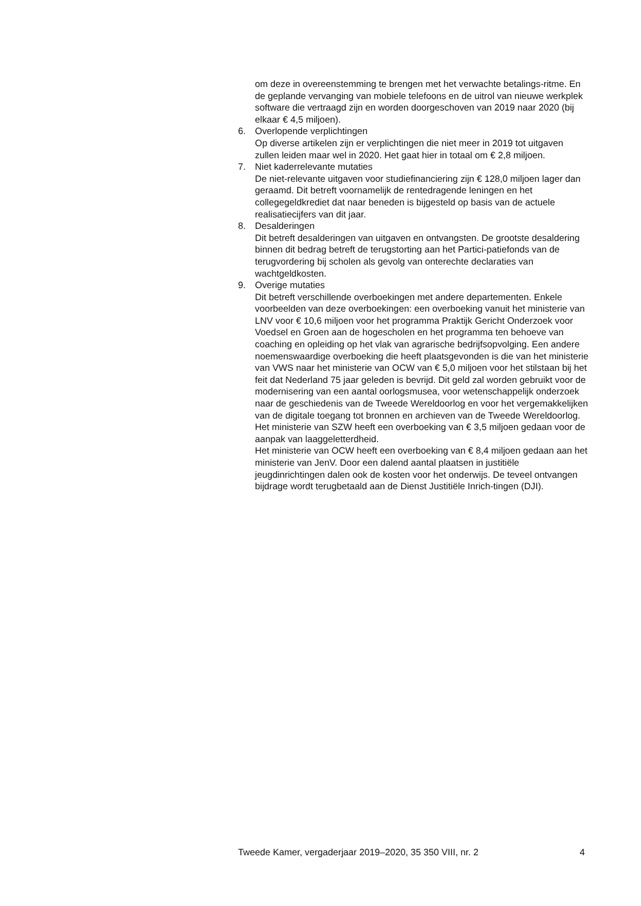om deze in overeenstemming te brengen met het verwachte betalings-ritme. En de geplande vervanging van mobiele telefoons en de uitrol van nieuwe werkplek software die vertraagd zijn en worden doorgeschoven van 2019 naar 2020 (bij elkaar € 4,5 miljoen).
6. Overlopende verplichtingen
Op diverse artikelen zijn er verplichtingen die niet meer in 2019 tot uitgaven zullen leiden maar wel in 2020. Het gaat hier in totaal om € 2,8 miljoen.
7. Niet kaderrelevante mutaties
De niet-relevante uitgaven voor studiefinanciering zijn € 128,0 miljoen lager dan geraamd. Dit betreft voornamelijk de rentedragende leningen en het collegegeldkrediet dat naar beneden is bijgesteld op basis van de actuele realisatiecijfers van dit jaar.
8. Desalderingen
Dit betreft desalderingen van uitgaven en ontvangsten. De grootste desaldering binnen dit bedrag betreft de terugstorting aan het Partici-patiefonds van de terugvordering bij scholen als gevolg van onterechte declaraties van wachtgeldkosten.
9. Overige mutaties
Dit betreft verschillende overboekingen met andere departementen. Enkele voorbeelden van deze overboekingen: een overboeking vanuit het ministerie van LNV voor € 10,6 miljoen voor het programma Praktijk Gericht Onderzoek voor Voedsel en Groen aan de hogescholen en het programma ten behoeve van coaching en opleiding op het vlak van agrarische bedrijfsopvolging. Een andere noemenswaardige overboeking die heeft plaatsgevonden is die van het ministerie van VWS naar het ministerie van OCW van € 5,0 miljoen voor het stilstaan bij het feit dat Nederland 75 jaar geleden is bevrijd. Dit geld zal worden gebruikt voor de modernisering van een aantal oorlogsmusea, voor wetenschappelijk onderzoek naar de geschiedenis van de Tweede Wereldoorlog en voor het vergemakkelijken van de digitale toegang tot bronnen en archieven van de Tweede Wereldoorlog. Het ministerie van SZW heeft een overboeking van € 3,5 miljoen gedaan voor de aanpak van laaggeletterdheid.
Het ministerie van OCW heeft een overboeking van € 8,4 miljoen gedaan aan het ministerie van JenV. Door een dalend aantal plaatsen in justitiële jeugdinrichtingen dalen ook de kosten voor het onderwijs. De teveel ontvangen bijdrage wordt terugbetaald aan de Dienst Justitiële Inrich-tingen (DJI).
Tweede Kamer, vergaderjaar 2019–2020, 35 350 VIII, nr. 2 4